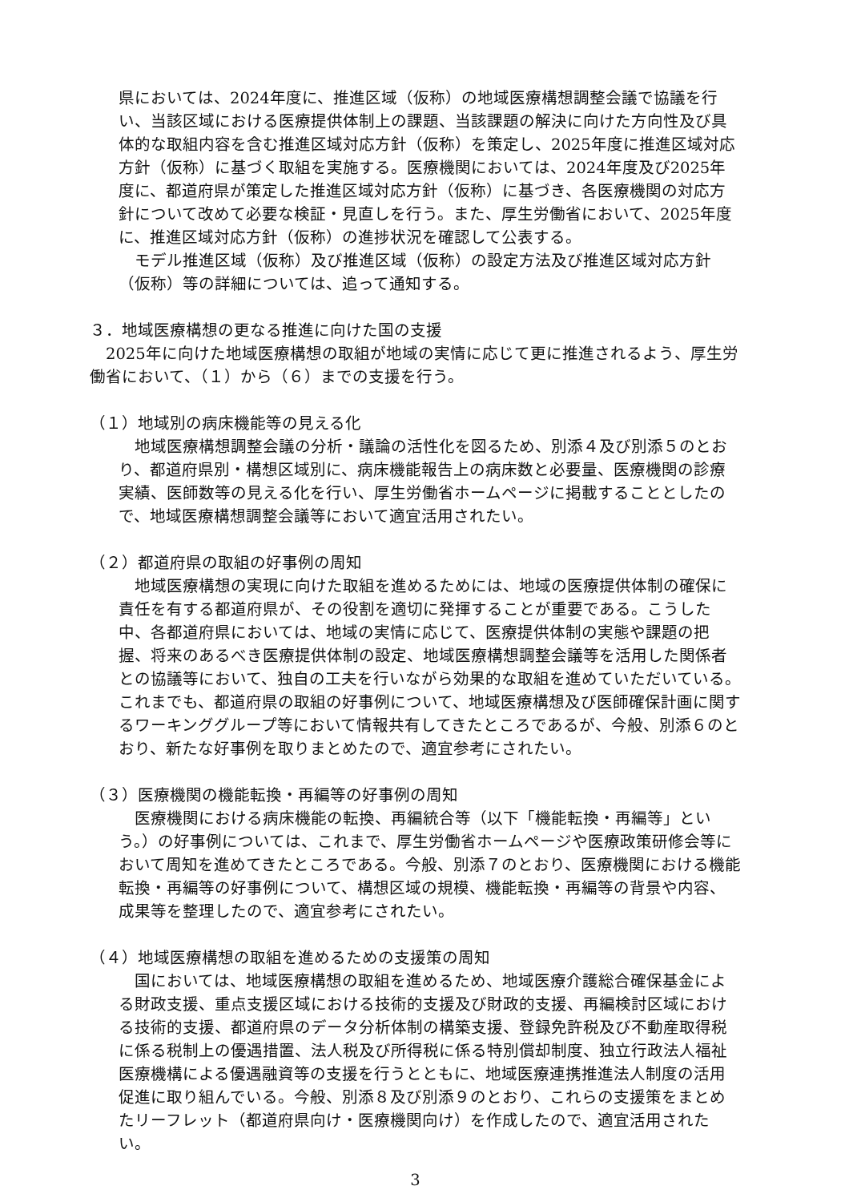県においては、2024年度に、推進区域（仮称）の地域医療構想調整会議で協議を行い、当該区域における医療提供体制上の課題、当該課題の解決に向けた方向性及び具体的な取組内容を含む推進区域対応方針（仮称）を策定し、2025年度に推進区域対応方針（仮称）に基づく取組を実施する。医療機関においては、2024年度及び2025年度に、都道府県が策定した推進区域対応方針（仮称）に基づき、各医療機関の対応方針について改めて必要な検証・見直しを行う。また、厚生労働省において、2025年度に、推進区域対応方針（仮称）の進捗状況を確認して公表する。
モデル推進区域（仮称）及び推進区域（仮称）の設定方法及び推進区域対応方針（仮称）等の詳細については、追って通知する。
３．地域医療構想の更なる推進に向けた国の支援
2025年に向けた地域医療構想の取組が地域の実情に応じて更に推進されるよう、厚生労働省において、（１）から（６）までの支援を行う。
（１）地域別の病床機能等の見える化
地域医療構想調整会議の分析・議論の活性化を図るため、別添４及び別添５のとおり、都道府県別・構想区域別に、病床機能報告上の病床数と必要量、医療機関の診療実績、医師数等の見える化を行い、厚生労働省ホームページに掲載することとしたので、地域医療構想調整会議等において適宜活用されたい。
（２）都道府県の取組の好事例の周知
地域医療構想の実現に向けた取組を進めるためには、地域の医療提供体制の確保に責任を有する都道府県が、その役割を適切に発揮することが重要である。こうした中、各都道府県においては、地域の実情に応じて、医療提供体制の実態や課題の把握、将来のあるべき医療提供体制の設定、地域医療構想調整会議等を活用した関係者との協議等において、独自の工夫を行いながら効果的な取組を進めていただいている。これまでも、都道府県の取組の好事例について、地域医療構想及び医師確保計画に関するワーキンググループ等において情報共有してきたところであるが、今般、別添６のとおり、新たな好事例を取りまとめたので、適宜参考にされたい。
（３）医療機関の機能転換・再編等の好事例の周知
医療機関における病床機能の転換、再編統合等（以下「機能転換・再編等」という。）の好事例については、これまで、厚生労働省ホームページや医療政策研修会等において周知を進めてきたところである。今般、別添７のとおり、医療機関における機能転換・再編等の好事例について、構想区域の規模、機能転換・再編等の背景や内容、成果等を整理したので、適宜参考にされたい。
（４）地域医療構想の取組を進めるための支援策の周知
国においては、地域医療構想の取組を進めるため、地域医療介護総合確保基金による財政支援、重点支援区域における技術的支援及び財政的支援、再編検討区域における技術的支援、都道府県のデータ分析体制の構築支援、登録免許税及び不動産取得税に係る税制上の優遇措置、法人税及び所得税に係る特別償却制度、独立行政法人福祉医療機構による優遇融資等の支援を行うとともに、地域医療連携推進法人制度の活用促進に取り組んでいる。今般、別添８及び別添９のとおり、これらの支援策をまとめたリーフレット（都道府県向け・医療機関向け）を作成したので、適宜活用されたい。
3